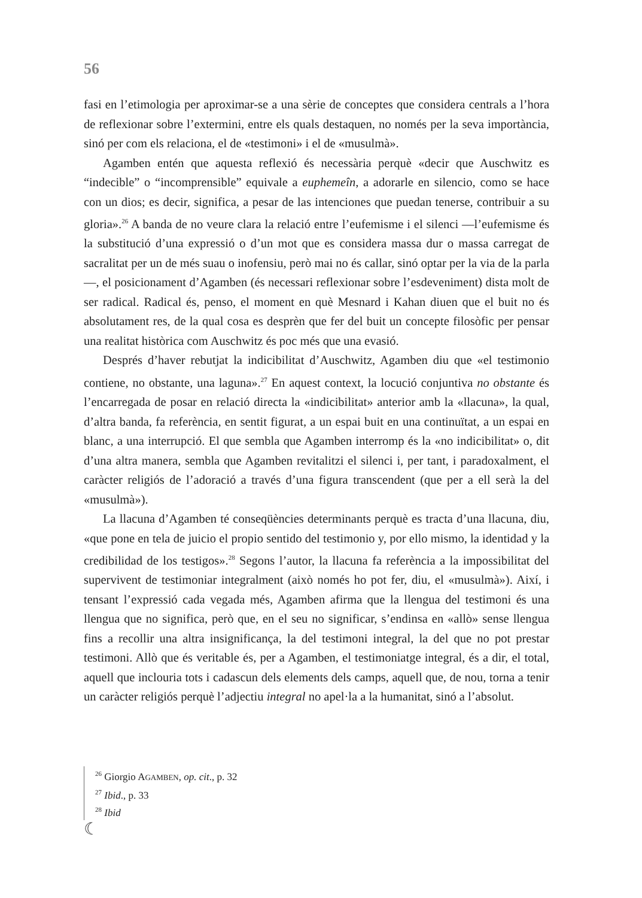56
fasi en l’etimologia per aproximar-se a una sèrie de conceptes que considera centrals a l’hora de reflexionar sobre l’extermini, entre els quals destaquen, no només per la seva importància, sinó per com els relaciona, el de «testimoni» i el de «musulmà».
Agamben entén que aquesta reflexió és necessària perquè «decir que Auschwitz es “indecible” o “incomprensible” equivale a euphemeîn, a adorarle en silencio, como se hace con un dios; es decir, significa, a pesar de las intenciones que puedan tenerse, contribuir a su gloria».<sup>26</sup> A banda de no veure clara la relació entre l’eufemisme i el silenci —l’eufemisme és la substitució d’una expressió o d’un mot que es considera massa dur o massa carregat de sacralitat per un de més suau o inofensiu, però mai no és callar, sinó optar per la via de la parla—, el posicionament d’Agamben (és necessari reflexionar sobre l’esdeveniment) dista molt de ser radical. Radical és, penso, el moment en què Mesnard i Kahan diuen que el buit no és absolutament res, de la qual cosa es desprèn que fer del buit un concepte filosòfic per pensar una realitat històrica com Auschwitz és poc més que una evasió.
Després d’haver rebutjat la indicibilitat d’Auschwitz, Agamben diu que «el testimonio contiene, no obstante, una laguna».<sup>27</sup> En aquest context, la locució conjuntiva no obstante és l’encarregada de posar en relació directa la «indicibilitat» anterior amb la «llacuna», la qual, d’altra banda, fa referència, en sentit figurat, a un espai buit en una continuïtat, a un espai en blanc, a una interrupció. El que sembla que Agamben interromp és la «no indicibilitat» o, dit d’una altra manera, sembla que Agamben revitalitzi el silenci i, per tant, i paradoxalment, el caràcter religiós de l’adoració a través d’una figura transcendent (que per a ell serà la del «musulmà»).
La llacuna d’Agamben té conseqüències determinants perquè es tracta d’una llacuna, diu, «que pone en tela de juicio el propio sentido del testimonio y, por ello mismo, la identidad y la credibilidad de los testigos».<sup>28</sup> Segons l’autor, la llacuna fa referència a la impossibilitat del supervivent de testimoniar integralment (això només ho pot fer, diu, el «musulmà»). Així, i tensant l’expressió cada vegada més, Agamben afirma que la llengua del testimoni és una llengua que no significa, però que, en el seu no significar, s’endinsa en «allò» sense llengua fins a recollir una altra insignificança, la del testimoni integral, la del que no pot prestar testimoni. Allò que és veritable és, per a Agamben, el testimoniatge integral, és a dir, el total, aquell que inclouria tots i cadascun dels elements dels camps, aquell que, de nou, torna a tenir un caràcter religiós perquè l’adjectiu integral no apel·la a la humanitat, sinó a l’absolut.
<sup>26</sup> Giorgio AGAMBEN, op. cit., p. 32
<sup>27</sup> Ibid., p. 33
<sup>28</sup> Ibid
☾